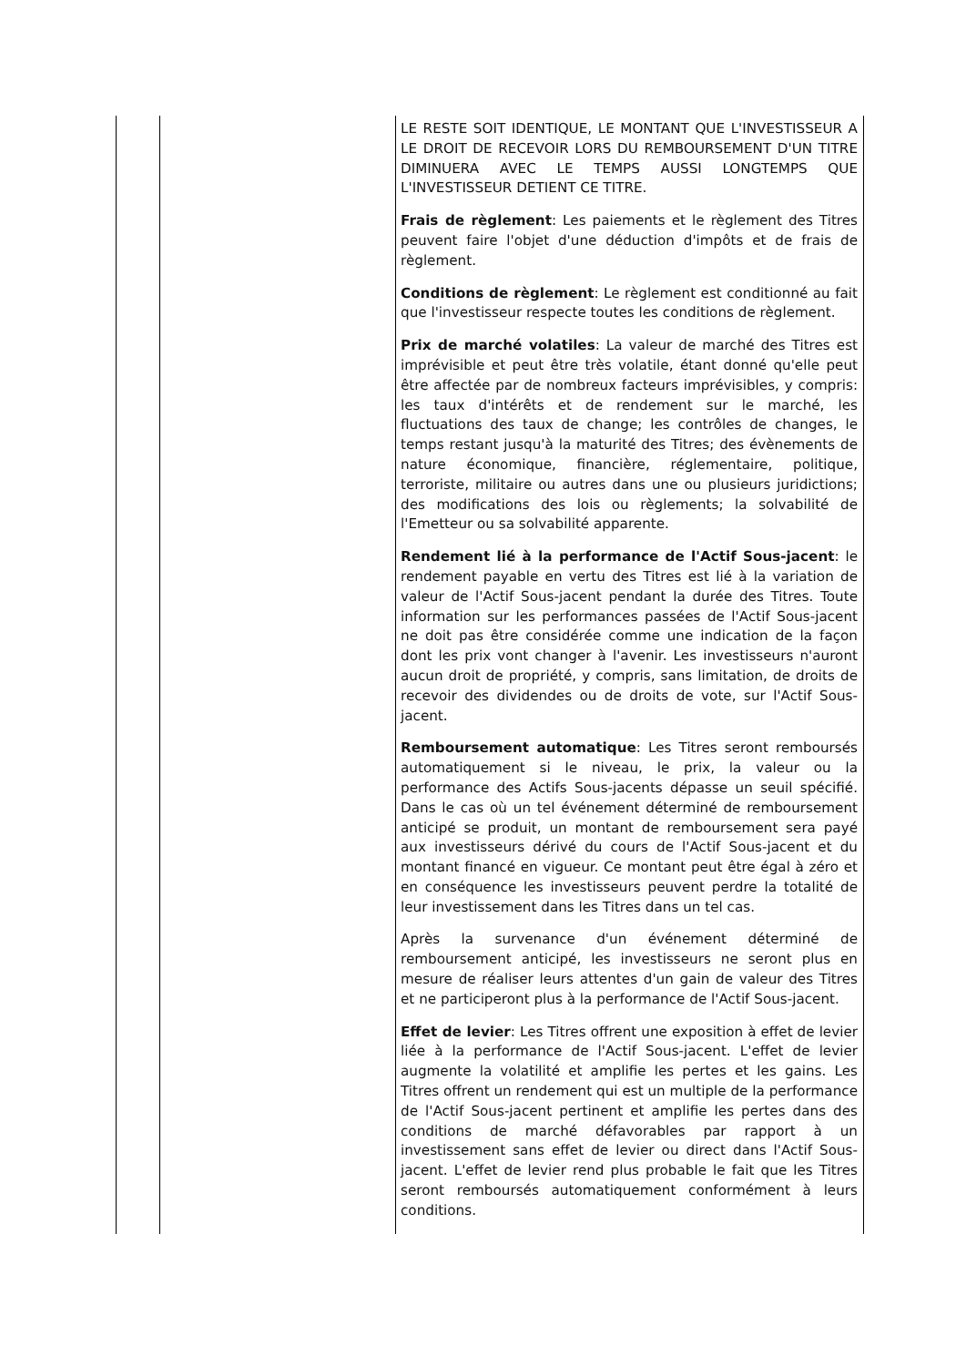| | | LE RESTE SOIT IDENTIQUE, LE MONTANT QUE L'INVESTISSEUR A LE DROIT DE RECEVOIR LORS DU REMBOURSEMENT D'UN TITRE DIMINUERA AVEC LE TEMPS AUSSI LONGTEMPS QUE L'INVESTISSEUR DETIENT CE TITRE. Frais de règlement : Les paiements et le règlement des Titres peuvent faire l'objet d'une déduction d'impôts et de frais de règlement. Conditions de règlement : Le règlement est conditionné au fait que l'investisseur respecte toutes les conditions de règlement. Prix de marché volatiles : La valeur de marché des Titres est imprévisible et peut être très volatile, étant donné qu'elle peut être affectée par de nombreux facteurs imprévisibles, y compris: les taux d'intérêts et de rendement sur le marché, les fluctuations des taux de change; les contrôles de changes, le temps restant jusqu'à la maturité des Titres; des évènements de nature économique, financière, réglementaire, politique, terroriste, militaire ou autres dans une ou plusieurs juridictions; des modifications des lois ou règlements; la solvabilité de l'Emetteur ou sa solvabilité apparente. Rendement lié à la performance de l'Actif Sous-jacent : le rendement payable en vertu des Titres est lié à la variation de valeur de l'Actif Sous-jacent pendant la durée des Titres. Toute information sur les performances passées de l'Actif Sous-jacent ne doit pas être considérée comme une indication de la façon dont les prix vont changer à l'avenir. Les investisseurs n'auront aucun droit de propriété, y compris, sans limitation, de droits de recevoir des dividendes ou de droits de vote, sur l'Actif Sous-jacent. Remboursement automatique : Les Titres seront remboursés automatiquement si le niveau, le prix, la valeur ou la performance des Actifs Sous-jacents dépasse un seuil spécifié. Dans le cas où un tel événement déterminé de remboursement anticipé se produit, un montant de remboursement sera payé aux investisseurs dérivé du cours de l'Actif Sous-jacent et du montant financé en vigueur. Ce montant peut être égal à zéro et en conséquence les investisseurs peuvent perdre la totalité de leur investissement dans les Titres dans un tel cas. Après la survenance d'un événement déterminé de remboursement anticipé, les investisseurs ne seront plus en mesure de réaliser leurs attentes d'un gain de valeur des Titres et ne participeront plus à la performance de l'Actif Sous-jacent. Effet de levier : Les Titres offrent une exposition à effet de levier liée à la performance de l'Actif Sous-jacent. L'effet de levier augmente la volatilité et amplifie les pertes et les gains. Les Titres offrent un rendement qui est un multiple de la performance de l'Actif Sous-jacent pertinent et amplifie les pertes dans des conditions de marché défavorables par rapport à un investissement sans effet de levier ou direct dans l'Actif Sous-jacent. L'effet de levier rend plus probable le fait que les Titres seront remboursés automatiquement conformément à leurs conditions. |